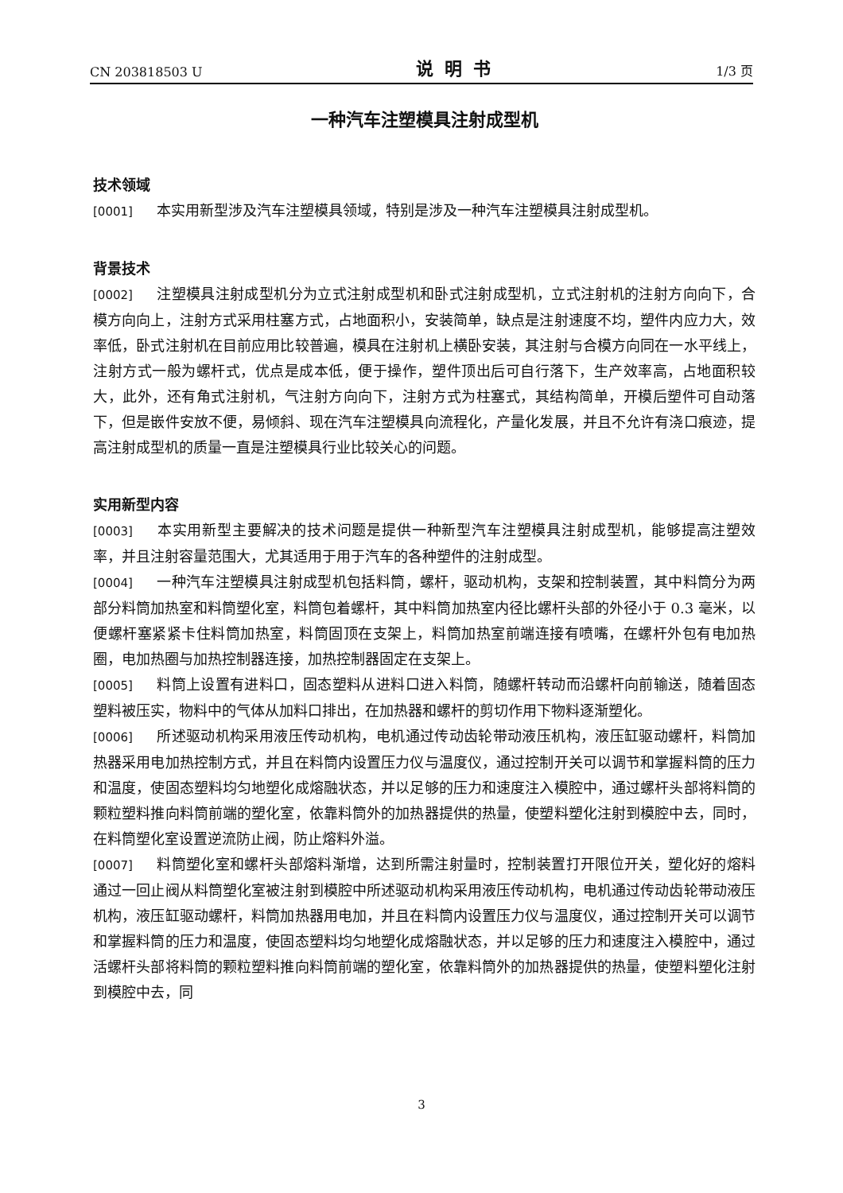CN 203818503 U 说明书 1/3 页
一种汽车注塑模具注射成型机
技术领域
[0001] 本实用新型涉及汽车注塑模具领域，特别是涉及一种汽车注塑模具注射成型机。
背景技术
[0002] 注塑模具注射成型机分为立式注射成型机和卧式注射成型机，立式注射机的注射方向向下，合模方向向上，注射方式采用柱塞方式，占地面积小，安装简单，缺点是注射速度不均，塑件内应力大，效率低，卧式注射机在目前应用比较普遍，模具在注射机上横卧安装，其注射与合模方向同在一水平线上，注射方式一般为螺杆式，优点是成本低，便于操作，塑件顶出后可自行落下，生产效率高，占地面积较大，此外，还有角式注射机，气注射方向向下，注射方式为柱塞式，其结构简单，开模后塑件可自动落下，但是嵌件安放不便，易倾斜、现在汽车注塑模具向流程化，产量化发展，并且不允许有浇口痕迹，提高注射成型机的质量一直是注塑模具行业比较关心的问题。
实用新型内容
[0003] 本实用新型主要解决的技术问题是提供一种新型汽车注塑模具注射成型机，能够提高注塑效率，并且注射容量范围大，尤其适用于用于汽车的各种塑件的注射成型。
[0004] 一种汽车注塑模具注射成型机包括料筒，螺杆，驱动机构，支架和控制装置，其中料筒分为两部分料筒加热室和料筒塑化室，料筒包着螺杆，其中料筒加热室内径比螺杆头部的外径小于 0.3 毫米，以便螺杆塞紧紧卡住料筒加热室，料筒固顶在支架上，料筒加热室前端连接有喷嘴，在螺杆外包有电加热圈，电加热圈与加热控制器连接，加热控制器固定在支架上。
[0005] 料筒上设置有进料口，固态塑料从进料口进入料筒，随螺杆转动而沿螺杆向前输送，随着固态塑料被压实，物料中的气体从加料口排出，在加热器和螺杆的剪切作用下物料逐渐塑化。
[0006] 所述驱动机构采用液压传动机构，电机通过传动齿轮带动液压机构，液压缸驱动螺杆，料筒加热器采用电加热控制方式，并且在料筒内设置压力仪与温度仪，通过控制开关可以调节和掌握料筒的压力和温度，使固态塑料均匀地塑化成熔融状态，并以足够的压力和速度注入模腔中，通过螺杆头部将料筒的颗粒塑料推向料筒前端的塑化室，依靠料筒外的加热器提供的热量，使塑料塑化注射到模腔中去，同时，在料筒塑化室设置逆流防止阀，防止熔料外溢。
[0007] 料筒塑化室和螺杆头部熔料渐增，达到所需注射量时，控制装置打开限位开关，塑化好的熔料通过一回止阀从料筒塑化室被注射到模腔中所述驱动机构采用液压传动机构，电机通过传动齿轮带动液压机构，液压缸驱动螺杆，料筒加热器用电加，并且在料筒内设置压力仪与温度仪，通过控制开关可以调节和掌握料筒的压力和温度，使固态塑料均匀地塑化成熔融状态，并以足够的压力和速度注入模腔中，通过活螺杆头部将料筒的颗粒塑料推向料筒前端的塑化室，依靠料筒外的加热器提供的热量，使塑料塑化注射到模腔中去，同
3